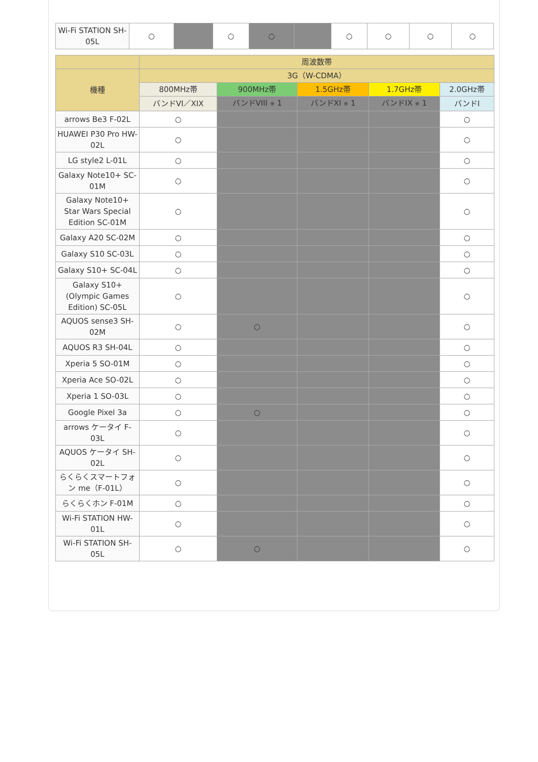| Wi-Fi STATION SH-05L | ○ | | ○ | ○ | | ○ | ○ | ○ | ○ |
| | 周波数帯 | | | | |
| --- | --- | --- | --- | --- | --- |
| 機種 | 3G（W-CDMA） | | | | |
| | 800MHz帯 | 900MHz帯 | 1.5GHz帯 | 1.7GHz帯 | 2.0GHz帯 |
| | バンドVI／XIX | バンドVIII ※ 1 | バンドXI ※ 1 | バンドIX ※ 1 | バンドI |
| arrows Be3 F-02L | ○ | | | | ○ |
| HUAWEI P30 Pro HW-02L | ○ | | | | ○ |
| LG style2 L-01L | ○ | | | | ○ |
| Galaxy Note10+ SC-01M | ○ | | | | ○ |
| Galaxy Note10+ Star Wars Special Edition SC-01M | ○ | | | | ○ |
| Galaxy A20 SC-02M | ○ | | | | ○ |
| Galaxy S10 SC-03L | ○ | | | | ○ |
| Galaxy S10+ SC-04L | ○ | | | | ○ |
| Galaxy S10+ (Olympic Games Edition) SC-05L | ○ | | | | ○ |
| AQUOS sense3 SH-02M | ○ | ○ | | | ○ |
| AQUOS R3 SH-04L | ○ | | | | ○ |
| Xperia 5 SO-01M | ○ | | | | ○ |
| Xperia Ace SO-02L | ○ | | | | ○ |
| Xperia 1 SO-03L | ○ | | | | ○ |
| Google Pixel 3a | ○ | ○ | | | ○ |
| arrows ケータイ F-03L | ○ | | | | ○ |
| AQUOS ケータイ SH-02L | ○ | | | | ○ |
| らくらくスマートフォン me（F-01L） | ○ | | | | ○ |
| らくらくホン F-01M | ○ | | | | ○ |
| Wi-Fi STATION HW-01L | ○ | | | | ○ |
| Wi-Fi STATION SH-05L | ○ | ○ | | | ○ |